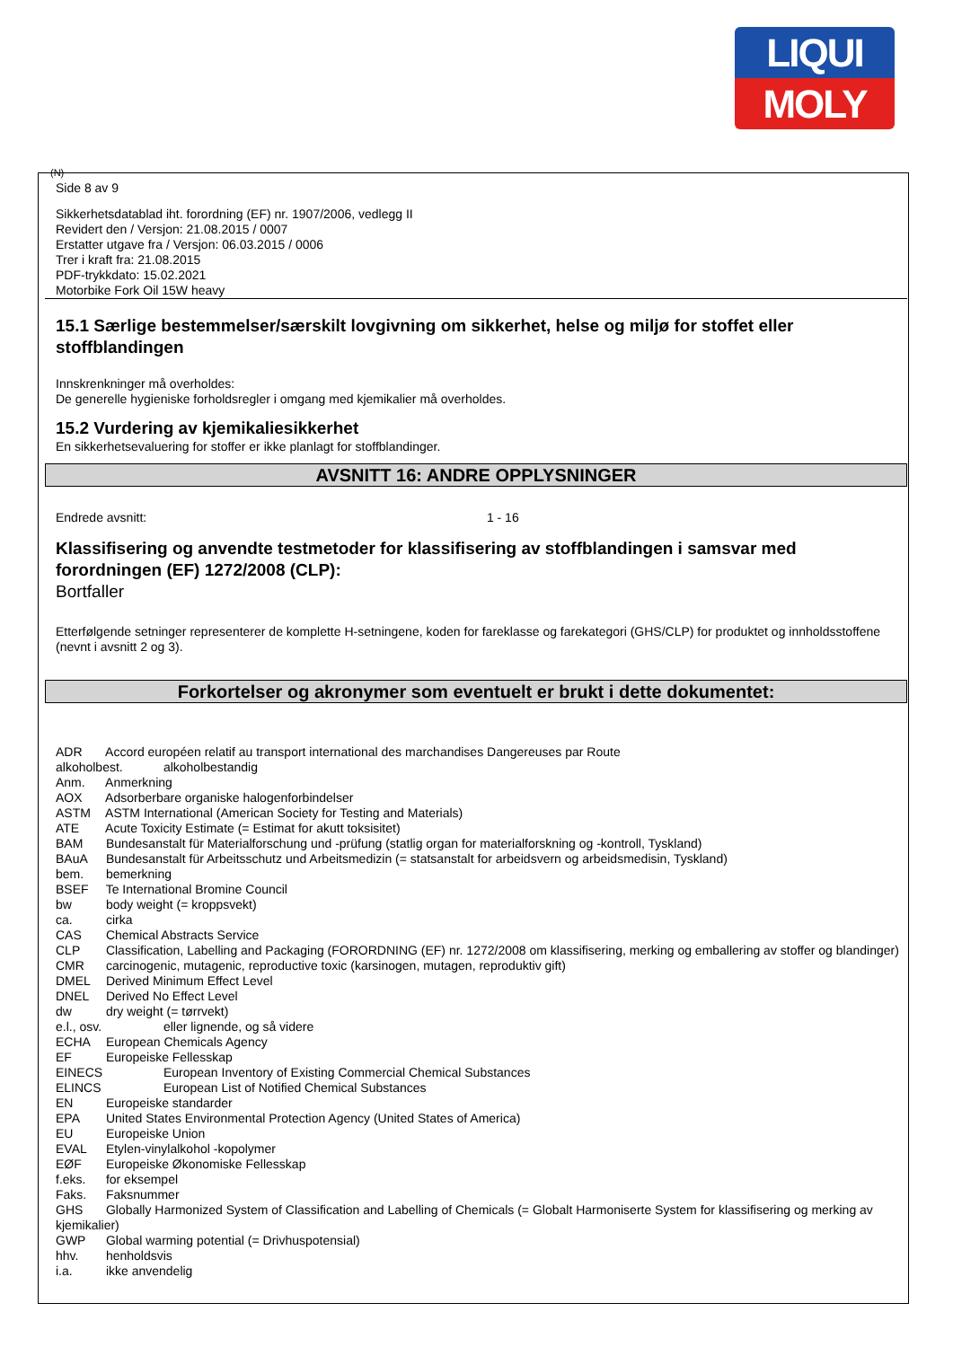LIQUI
MOLY
(N)
Side 8 av 9
Sikkerhetsdatablad iht. forordning (EF) nr. 1907/2006, vedlegg II
Revidert den / Versjon: 21.08.2015 / 0007
Erstatter utgave fra / Versjon: 06.03.2015 / 0006
Trer i kraft fra: 21.08.2015
PDF-trykkdato: 15.02.2021
Motorbike Fork Oil 15W heavy
15.1 Særlige bestemmelser/særskilt lovgivning om sikkerhet, helse og miljø for stoffet eller stoffblandingen
Innskrenkninger må overholdes:
De generelle hygieniske forholdsregler i omgang med kjemikalier må overholdes.
15.2 Vurdering av kjemikaliesikkerhet
En sikkerhetsevaluering for stoffer er ikke planlagt for stoffblandinger.
AVSNITT 16: ANDRE OPPLYSNINGER
Endrede avsnitt: 1 - 16
Klassifisering og anvendte testmetoder for klassifisering av stoffblandingen i samsvar med forordningen (EF) 1272/2008 (CLP):
Bortfaller
Etterfølgende setninger representerer de komplette H-setningene, koden for fareklasse og farekategori (GHS/CLP) for produktet og innholdsstoffene (nevnt i avsnitt 2 og 3).
Forkortelser og akronymer som eventuelt er brukt i dette dokumentet:
ADR Accord européen relatif au transport international des marchandises Dangereuses par Route
alkoholbest. alkoholbestandig
Anm. Anmerkning
AOX Adsorberbare organiske halogenforbindelser
ASTM ASTM International (American Society for Testing and Materials)
ATE Acute Toxicity Estimate (= Estimat for akutt toksisitet)
BAM Bundesanstalt für Materialforschung und -prüfung (statlig organ for materialforskning og -kontroll, Tyskland)
BAuA Bundesanstalt für Arbeitsschutz und Arbeitsmedizin (= statsanstalt for arbeidsvern og arbeidsmedisin, Tyskland)
bem. bemerkning
BSEF Te International Bromine Council
bw body weight (= kroppsvekt)
ca. cirka
CAS Chemical Abstracts Service
CLP Classification, Labelling and Packaging (FORORDNING (EF) nr. 1272/2008 om klassifisering, merking og emballering av stoffer og blandinger)
CMR carcinogenic, mutagenic, reproductive toxic (karsinogen, mutagen, reproduktiv gift)
DMEL Derived Minimum Effect Level
DNEL Derived No Effect Level
dw dry weight (= tørrvekt)
e.l., osv. eller lignende, og så videre
ECHA European Chemicals Agency
EF Europeiske Fellesskap
EINECS European Inventory of Existing Commercial Chemical Substances
ELINCS European List of Notified Chemical Substances
EN Europeiske standarder
EPA United States Environmental Protection Agency (United States of America)
EU Europeiske Union
EVAL Etylen-vinylalkohol -kopolymer
EØF Europeiske Økonomiske Fellesskap
f.eks. for eksempel
Faks. Faksnummer
GHS Globally Harmonized System of Classification and Labelling of Chemicals (= Globalt Harmoniserte System for klassifisering og merking av kjemikalier)
GWP Global warming potential (= Drivhuspotensial)
hhv. henholdsvis
i.a. ikke anvendelig